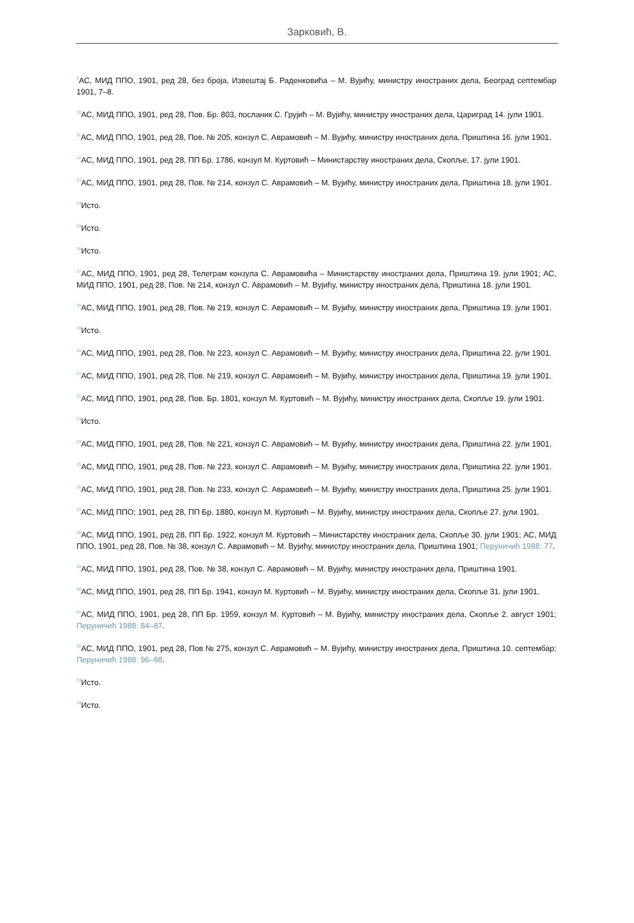Зарковић, В.
<sup>9</sup> АС, МИД ППО, 1901, ред 28, без броја, Извештај Б. Раденковића – М. Вујићу, министру иностраних дела, Београд септембар 1901, 7–8.
<sup>10</sup> АС, МИД ППО, 1901, ред 28, Пов. Бр. 803, посланик С. Грујић – М. Вујићу, министру иностраних дела, Цариград 14. јули 1901.
<sup>11</sup> АС, МИД ППО, 1901, ред 28, Пов. № 205, конзул С. Аврамовић – М. Вујићу, министру иностраних дела, Приштина 16. јули 1901.
<sup>12</sup> АС, МИД ППО, 1901, ред 28, ПП Бр. 1786, конзул М. Куртовић – Министарству иностраних дела, Скопље, 17. јули 1901.
<sup>13</sup> АС, МИД ППО, 1901, ред 28, Пов. № 214, конзул С. Аврамовић – М. Вујићу, министру иностраних дела, Приштина 18. јули 1901.
<sup>14</sup> Исто.
<sup>15</sup> Исто.
<sup>16</sup> Исто.
<sup>17</sup> АС, МИД ППО, 1901, ред 28, Телеграм конзула С. Аврамовића – Министарству иностраних дела, Приштина 19. јули 1901; АС, МИД ППО, 1901, ред 28, Пов. № 214, конзул С. Аврамовић – М. Вујићу, министру иностраних дела, Приштина 18. јули 1901.
<sup>18</sup> АС, МИД ППО, 1901, ред 28, Пов. № 219, конзул С. Аврамовић – М. Вујићу, министру иностраних дела, Приштина 19. јули 1901.
<sup>19</sup> Исто.
<sup>20</sup> АС, МИД ППО, 1901, ред 28, Пов. № 223, конзул С. Аврамовић – М. Вујићу, министру иностраних дела, Приштина 22. јули 1901.
<sup>21</sup> АС, МИД ППО, 1901, ред 28, Пов. № 219, конзул С. Аврамовић – М. Вујићу, министру иностраних дела, Приштина 19. јули 1901.
<sup>22</sup> АС, МИД ППО, 1901, ред 28, Пов. Бр. 1801, конзул М. Куртовић – М. Вујићу, министру иностраних дела, Скопље 19. јули 1901.
<sup>23</sup> Исто.
<sup>24</sup> АС, МИД ППО, 1901, ред 28, Пов. № 221, конзул С. Аврамовић – М. Вујићу, министру иностраних дела, Приштина 22. јули 1901.
<sup>25</sup> АС, МИД ППО, 1901, ред 28, Пов. № 223, конзул С. Аврамовић – М. Вујићу, министру иностраних дела, Приштина 22. јули 1901.
<sup>26</sup> АС, МИД ППО, 1901, ред 28, Пов. № 233, конзул С. Аврамовић – М. Вујићу, министру иностраних дела, Приштина 25. јули 1901.
<sup>27</sup> АС, МИД ППО; 1901, ред 28, ПП Бр. 1880, конзул М. Куртовић – М. Вујићу, министру иностраних дела, Скопље 27. јули 1901.
<sup>28</sup> АС, МИД ППО, 1901, ред 28, ПП Бр. 1922, конзул М. Куртовић – Министарству иностраних дела, Скопље 30. јули 1901; АС, МИД ППО, 1901, ред 28, Пов. № 38, конзул С. Аврамовић – М. Вујићу, министру иностраних дела, Приштина 1901; Перуничић 1988: 77.
<sup>29</sup> АС, МИД ППО, 1901, ред 28, Пов. № 38, конзул С. Аврамовић – М. Вујићу, министру иностраних дела, Приштина 1901.
<sup>30</sup> АС, МИД ППО, 1901, ред 28, ПП Бр. 1941, конзул М. Куртовић – М. Вујићу, министру иностраних дела, Скопље 31. јули 1901.
<sup>31</sup> АС, МИД ППО, 1901, ред 28, ПП Бр. 1959, конзул М. Куртовић – М. Вујићу, министру иностраних дела, Скопље 2. август 1901; Перуничић 1988: 84–87.
<sup>32</sup> АС, МИД ППО, 1901, ред 28, Пов № 275, конзул С. Аврамовић – М. Вујићу, министру иностраних дела, Приштина 10. септембар; Перуничић 1988: 96–98.
<sup>33</sup> Исто.
<sup>34</sup> Исто.